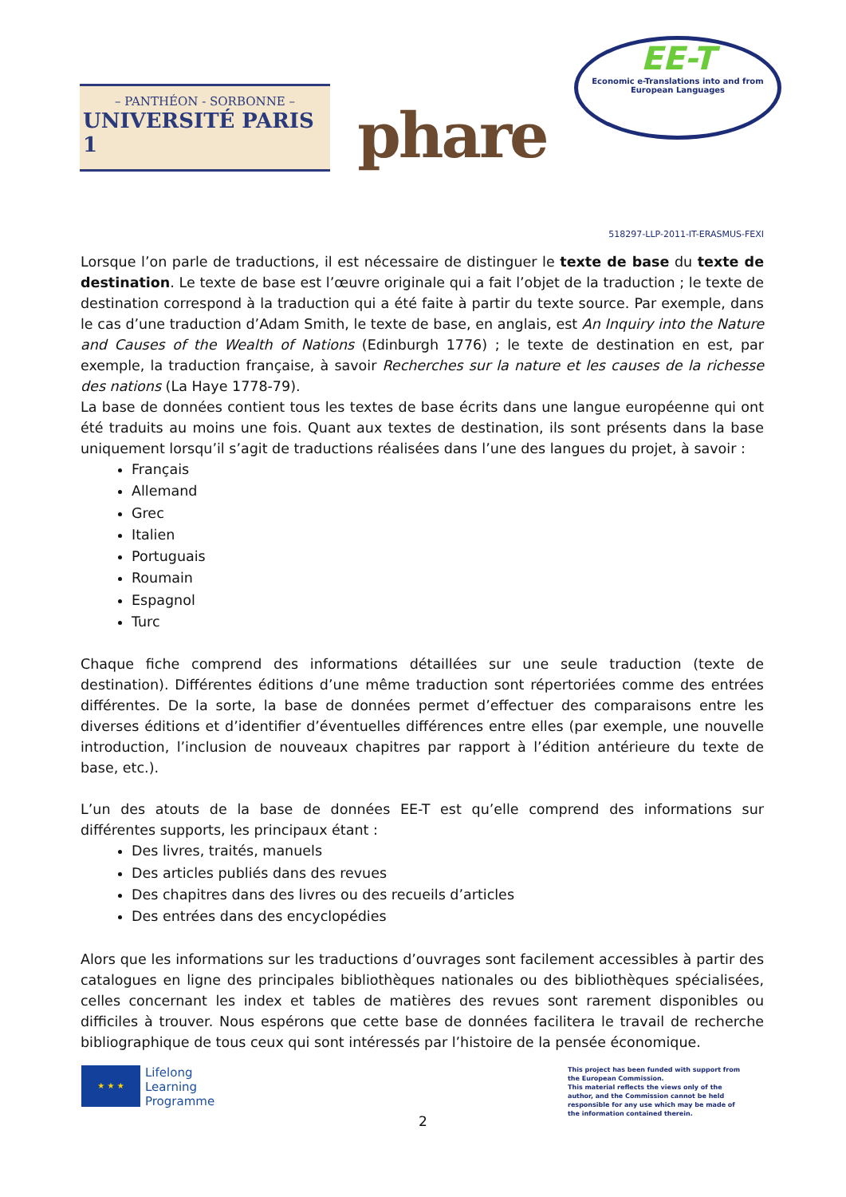– PANTHÉON - SORBONNE –
UNIVERSITÉ PARIS 1
phare
EE-T
Economic e-Translations into and from
European Languages
518297-LLP-2011-IT-ERASMUS-FEXI
Lorsque l’on parle de traductions, il est nécessaire de distinguer le texte de base du texte de destination. Le texte de base est l’œuvre originale qui a fait l’objet de la traduction ; le texte de destination correspond à la traduction qui a été faite à partir du texte source. Par exemple, dans le cas d’une traduction d’Adam Smith, le texte de base, en anglais, est An Inquiry into the Nature and Causes of the Wealth of Nations (Edinburgh 1776) ; le texte de destination en est, par exemple, la traduction française, à savoir Recherches sur la nature et les causes de la richesse des nations (La Haye 1778-79).
La base de données contient tous les textes de base écrits dans une langue européenne qui ont été traduits au moins une fois. Quant aux textes de destination, ils sont présents dans la base uniquement lorsqu’il s’agit de traductions réalisées dans l’une des langues du projet, à savoir :
Français
Allemand
Grec
Italien
Portuguais
Roumain
Espagnol
Turc
Chaque fiche comprend des informations détaillées sur une seule traduction (texte de destination). Différentes éditions d’une même traduction sont répertoriées comme des entrées différentes. De la sorte, la base de données permet d’effectuer des comparaisons entre les diverses éditions et d’identifier d’éventuelles différences entre elles (par exemple, une nouvelle introduction, l’inclusion de nouveaux chapitres par rapport à l’édition antérieure du texte de base, etc.).
L’un des atouts de la base de données EE-T est qu’elle comprend des informations sur différentes supports, les principaux étant :
Des livres, traités, manuels
Des articles publiés dans des revues
Des chapitres dans des livres ou des recueils d’articles
Des entrées dans des encyclopédies
Alors que les informations sur les traductions d’ouvrages sont facilement accessibles à partir des catalogues en ligne des principales bibliothèques nationales ou des bibliothèques spécialisées, celles concernant les index et tables de matières des revues sont rarement disponibles ou difficiles à trouver. Nous espérons que cette base de données facilitera le travail de recherche bibliographique de tous ceux qui sont intéressés par l’histoire de la pensée économique.
★ ★ ★
Lifelong
Learning
Programme
This project has been funded with support from the European Commission.
This material reflects the views only of the author, and the Commission cannot be held responsible for any use which may be made of the information contained therein.
2